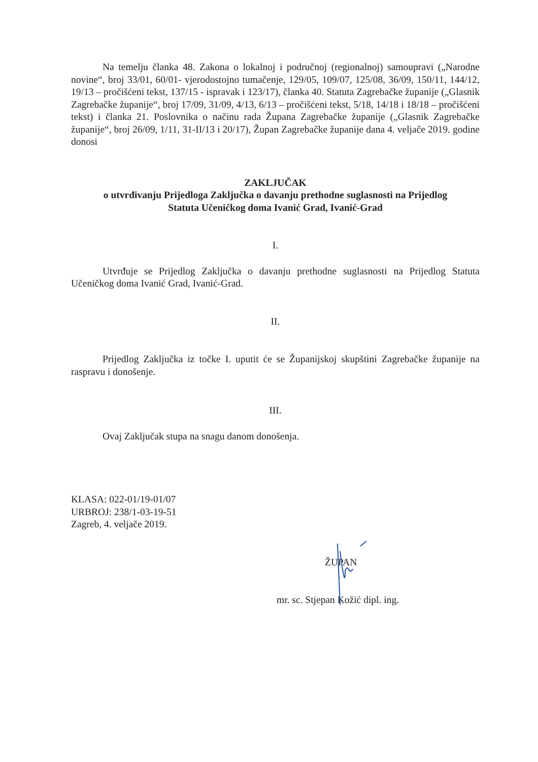Na temelju članka 48. Zakona o lokalnoj i područnoj (regionalnoj) samoupravi („Narodne novine“, broj 33/01, 60/01- vjerodostojno tumačenje, 129/05, 109/07, 125/08, 36/09, 150/11, 144/12, 19/13 – pročišćeni tekst, 137/15 - ispravak i 123/17), članka 40. Statuta Zagrebačke županije („Glasnik Zagrebačke županije“, broj 17/09, 31/09, 4/13, 6/13 – pročišćeni tekst, 5/18, 14/18 i 18/18 – pročišćeni tekst) i članka 21. Poslovnika o načinu rada Župana Zagrebačke županije („Glasnik Zagrebačke županije“, broj 26/09, 1/11, 31-II/13 i 20/17), Župan Zagrebačke županije dana 4. veljače 2019. godine donosi
ZAKLJUČAK
o utvrđivanju Prijedloga Zaključka o davanju prethodne suglasnosti na Prijedlog
Statuta Učeničkog doma Ivanić Grad, Ivanić-Grad
I.
Utvrđuje se Prijedlog Zaključka o davanju prethodne suglasnosti na Prijedlog Statuta Učeničkog doma Ivanić Grad, Ivanić-Grad.
II.
Prijedlog Zaključka iz točke I. uputit će se Županijskoj skupštini Zagrebačke županije na raspravu i donošenje.
III.
Ovaj Zaključak stupa na snagu danom donošenja.
KLASA: 022-01/19-01/07
URBROJ: 238/1-03-19-51
Zagreb, 4. veljače 2019.
ŽUPAN
mr. sc. Stjepan Kožić dipl. ing.